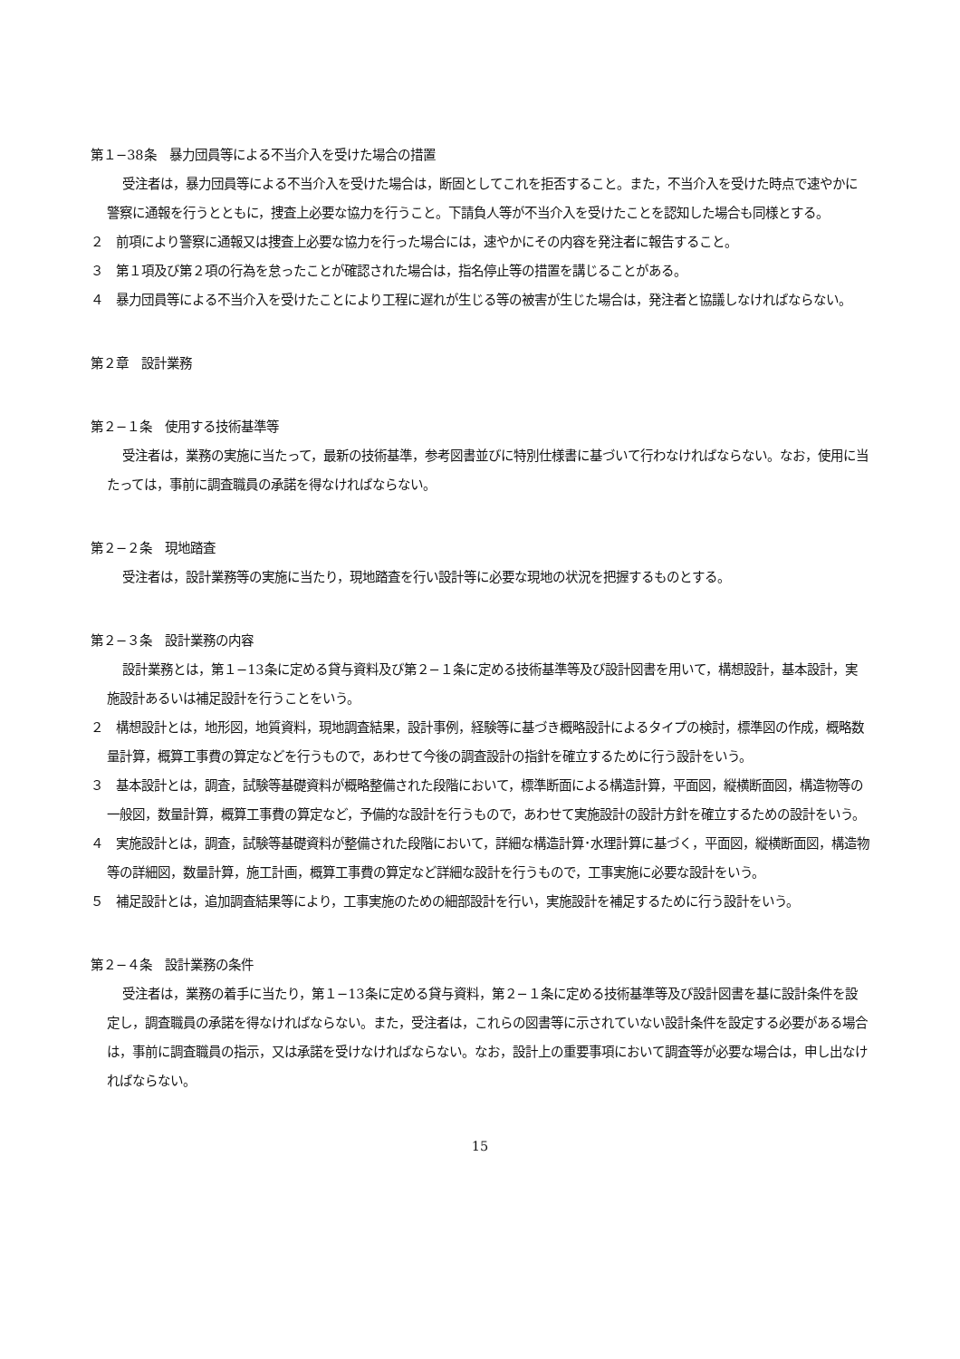第１−38条　暴力団員等による不当介入を受けた場合の措置
受注者は，暴力団員等による不当介入を受けた場合は，断固としてこれを拒否すること。また，不当介入を受けた時点で速やかに警察に通報を行うとともに，捜査上必要な協力を行うこと。下請負人等が不当介入を受けたことを認知した場合も同様とする。
２　前項により警察に通報又は捜査上必要な協力を行った場合には，速やかにその内容を発注者に報告すること。
３　第１項及び第２項の行為を怠ったことが確認された場合は，指名停止等の措置を講じることがある。
４　暴力団員等による不当介入を受けたことにより工程に遅れが生じる等の被害が生じた場合は，発注者と協議しなければならない。
第２章　設計業務
第２−１条　使用する技術基準等
受注者は，業務の実施に当たって，最新の技術基準，参考図書並びに特別仕様書に基づいて行わなければならない。なお，使用に当たっては，事前に調査職員の承諾を得なければならない。
第２−２条　現地踏査
受注者は，設計業務等の実施に当たり，現地踏査を行い設計等に必要な現地の状況を把握するものとする。
第２−３条　設計業務の内容
設計業務とは，第１−13条に定める貸与資料及び第２−１条に定める技術基準等及び設計図書を用いて，構想設計，基本設計，実施設計あるいは補足設計を行うことをいう。
２　構想設計とは，地形図，地質資料，現地調査結果，設計事例，経験等に基づき概略設計によるタイプの検討，標準図の作成，概略数量計算，概算工事費の算定などを行うもので，あわせて今後の調査設計の指針を確立するために行う設計をいう。
３　基本設計とは，調査，試験等基礎資料が概略整備された段階において，標準断面による構造計算，平面図，縦横断面図，構造物等の一般図，数量計算，概算工事費の算定など，予備的な設計を行うもので，あわせて実施設計の設計方針を確立するための設計をいう。
４　実施設計とは，調査，試験等基礎資料が整備された段階において，詳細な構造計算･水理計算に基づく，平面図，縦横断面図，構造物等の詳細図，数量計算，施工計画，概算工事費の算定など詳細な設計を行うもので，工事実施に必要な設計をいう。
５　補足設計とは，追加調査結果等により，工事実施のための細部設計を行い，実施設計を補足するために行う設計をいう。
第２−４条　設計業務の条件
受注者は，業務の着手に当たり，第１−13条に定める貸与資料，第２−１条に定める技術基準等及び設計図書を基に設計条件を設定し，調査職員の承諾を得なければならない。また，受注者は，これらの図書等に示されていない設計条件を設定する必要がある場合は，事前に調査職員の指示，又は承諾を受けなければならない。なお，設計上の重要事項において調査等が必要な場合は，申し出なければならない。
15